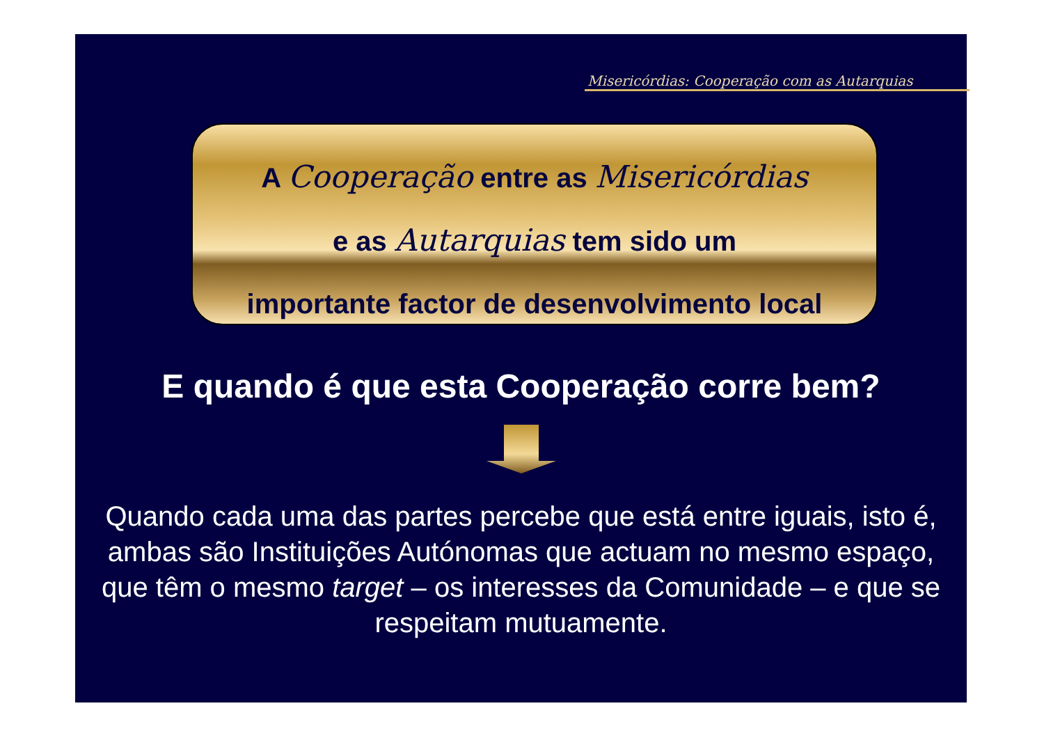Misericórdias: Cooperação com as Autarquias
A Cooperação entre as Misericórdias
e as Autarquias tem sido um
importante factor de desenvolvimento local
E quando é que esta Cooperação corre bem?
Quando cada uma das partes percebe que está entre iguais, isto é, ambas são Instituições Autónomas que actuam no mesmo espaço, que têm o mesmo target – os interesses da Comunidade – e que se respeitam mutuamente.